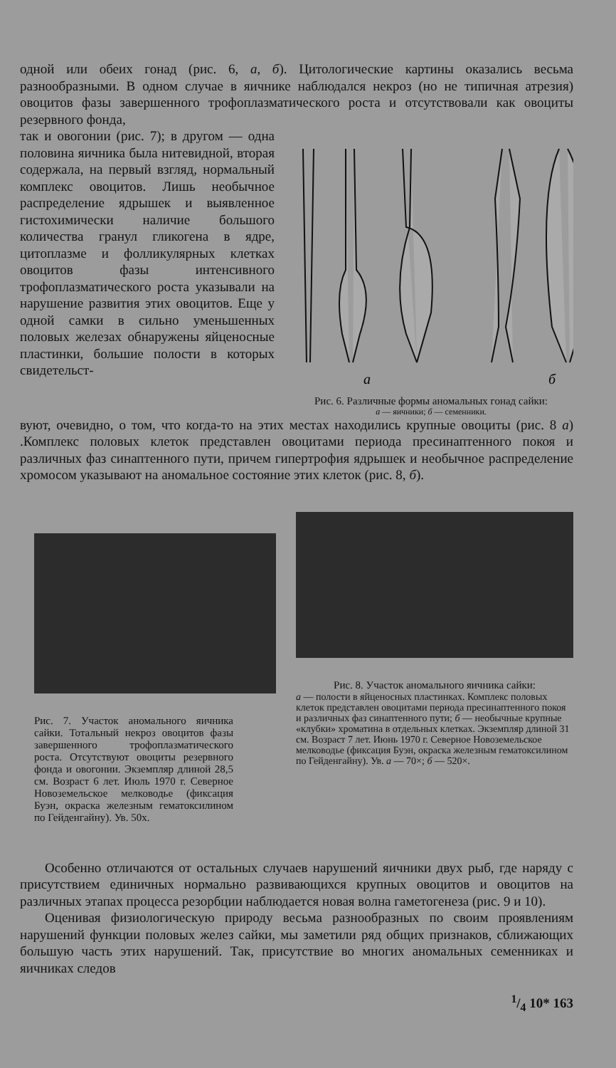одной или обеих гонад (рис. 6, а, б). Цитологические картины оказались весьма разнообразными. В одном случае в яичнике наблюдался некроз (но не типичная атрезия) овоцитов фазы завершенного трофоплазматического роста и отсутствовали как овоциты резервного фонда,
так и овогонии (рис. 7); в другом — одна половина яичника была нитевидной, вторая содержала, на первый взгляд, нормальный комплекс овоцитов. Лишь необычное распределение ядрышек и выявленное гистохимически наличие большого количества гранул гликогена в ядре, цитоплазме и фолликулярных клетках овоцитов фазы интенсивного трофоплазматического роста указывали на нарушение развития этих овоцитов. Еще у одной самки в сильно уменьшенных половых железах обнаружены яйценосные пластинки, большие полости в которых свидетельст-
а
б
Рис. 6. Различные формы аномальных гонад сайки:
а — яичники; б — семенники.
вуют, очевидно, о том, что когда-то на этих местах находились крупные овоциты (рис. 8 а) .Комплекс половых клеток представлен овоцитами периода пресинаптенного покоя и различных фаз синаптенного пути, причем гипертрофия ядрышек и необычное распределение хромосом указывают на аномальное состояние этих клеток (рис. 8, б).
Рис. 7. Участок аномального яичника сайки. Тотальный некроз овоцитов фазы завершенного трофоплазматического роста. Отсутствуют овоциты резервного фонда и овогонии. Экземпляр длиной 28,5 см. Возраст 6 лет. Июль 1970 г. Северное Новоземельское мелководье (фиксация Буэн, окраска железным гематоксилином по Гейденгайну). Ув. 50х.
Рис. 8. Участок аномального яичника сайки:
а — полости в яйценосных пластинках. Комплекс половых клеток представлен овоцитами периода пресинаптенного покоя и различных фаз синаптенного пути; б — необычные крупные «клубки» хроматина в отдельных клетках. Экземпляр длиной 31 см. Возраст 7 лет. Июнь 1970 г. Северное Новоземельское мелководье (фиксация Буэн, окраска железным гематоксилином по Гейденгайну). Ув. а — 70×; б — 520×.
Особенно отличаются от остальных случаев нарушений яичники двух рыб, где наряду с присутствием единичных нормально развивающихся крупных овоцитов и овоцитов на различных этапах процесса резорбции наблюдается новая волна гаметогенеза (рис. 9 и 10).
Оценивая физиологическую природу весьма разнообразных по своим проявлениям нарушений функции половых желез сайки, мы заметили ряд общих признаков, сближающих большую часть этих нарушений. Так, присутствие во многих аномальных семенниках и яичниках следов
1/4 10* 163